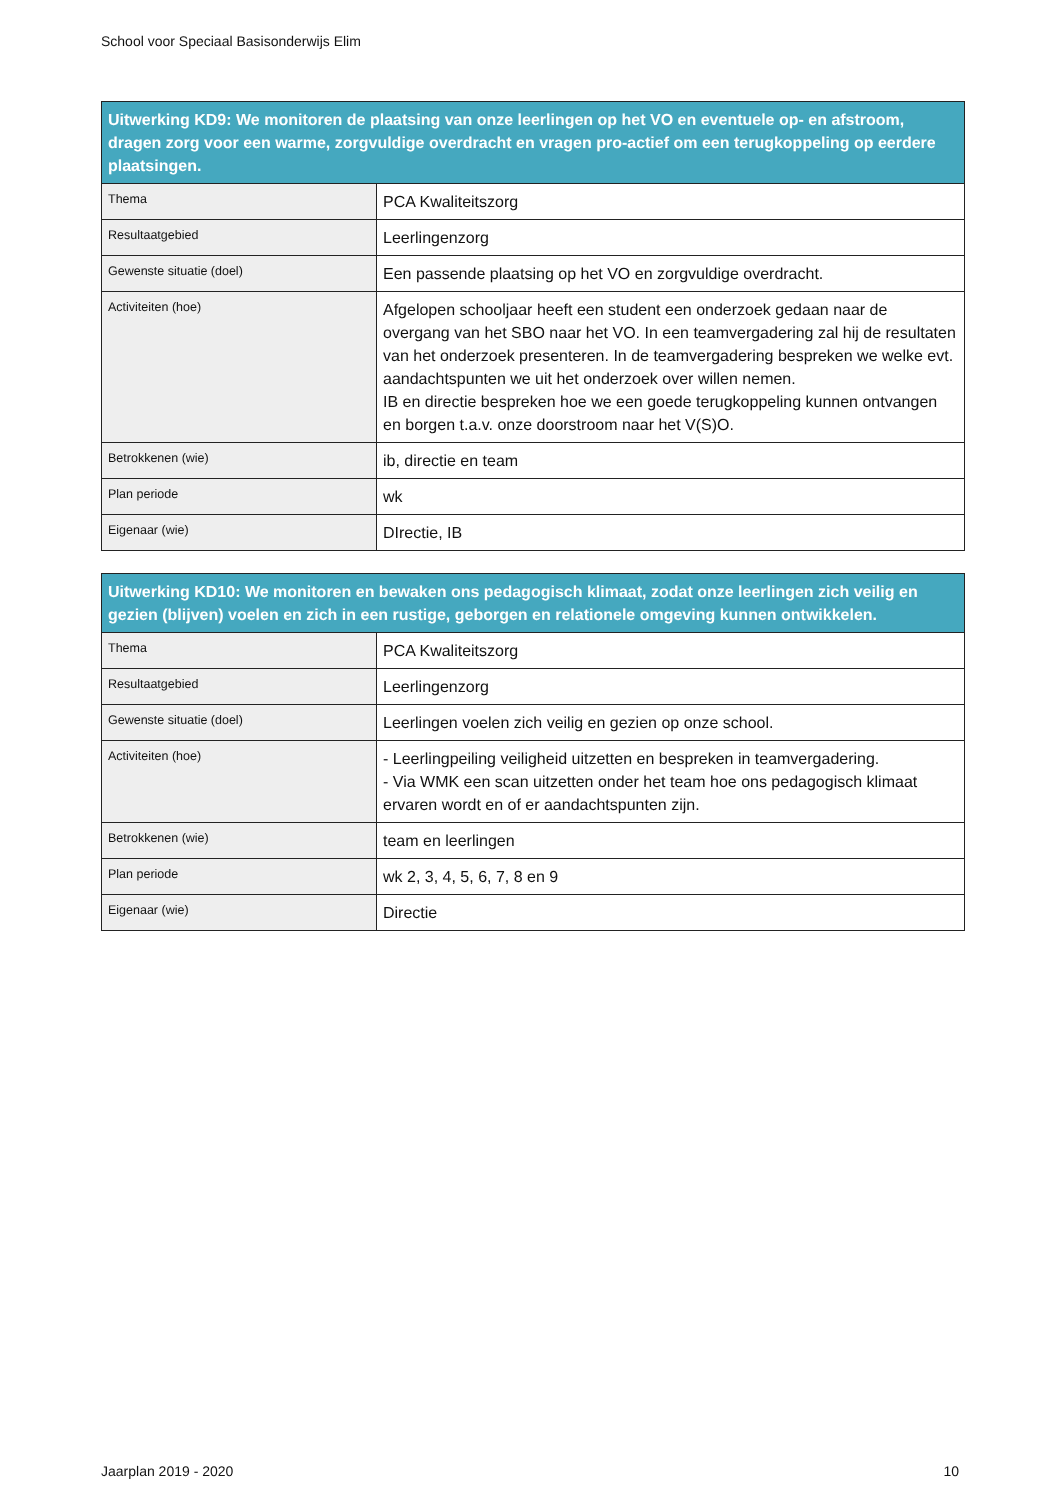School voor Speciaal Basisonderwijs Elim
| Uitwerking KD9: We monitoren de plaatsing van onze leerlingen op het VO en eventuele op- en afstroom, dragen zorg voor een warme, zorgvuldige overdracht en vragen pro-actief om een terugkoppeling op eerdere plaatsingen. | |
| --- | --- |
| Thema | PCA Kwaliteitszorg |
| Resultaatgebied | Leerlingenzorg |
| Gewenste situatie (doel) | Een passende plaatsing op het VO en zorgvuldige overdracht. |
| Activiteiten (hoe) | Afgelopen schooljaar heeft een student een onderzoek gedaan naar de overgang van het SBO naar het VO. In een teamvergadering zal hij de resultaten van het onderzoek presenteren. In de teamvergadering bespreken we welke evt. aandachtspunten we uit het onderzoek over willen nemen. IB en directie bespreken hoe we een goede terugkoppeling kunnen ontvangen en borgen t.a.v. onze doorstroom naar het V(S)O. |
| Betrokkenen (wie) | ib, directie en team |
| Plan periode | wk |
| Eigenaar (wie) | DIrectie, IB |
| Uitwerking KD10: We monitoren en bewaken ons pedagogisch klimaat, zodat onze leerlingen zich veilig en gezien (blijven) voelen en zich in een rustige, geborgen en relationele omgeving kunnen ontwikkelen. | |
| --- | --- |
| Thema | PCA Kwaliteitszorg |
| Resultaatgebied | Leerlingenzorg |
| Gewenste situatie (doel) | Leerlingen voelen zich veilig en gezien op onze school. |
| Activiteiten (hoe) | - Leerlingpeiling veiligheid uitzetten en bespreken in teamvergadering. - Via WMK een scan uitzetten onder het team hoe ons pedagogisch klimaat ervaren wordt en of er aandachtspunten zijn. |
| Betrokkenen (wie) | team en leerlingen |
| Plan periode | wk 2, 3, 4, 5, 6, 7, 8 en 9 |
| Eigenaar (wie) | Directie |
Jaarplan 2019 - 2020 10